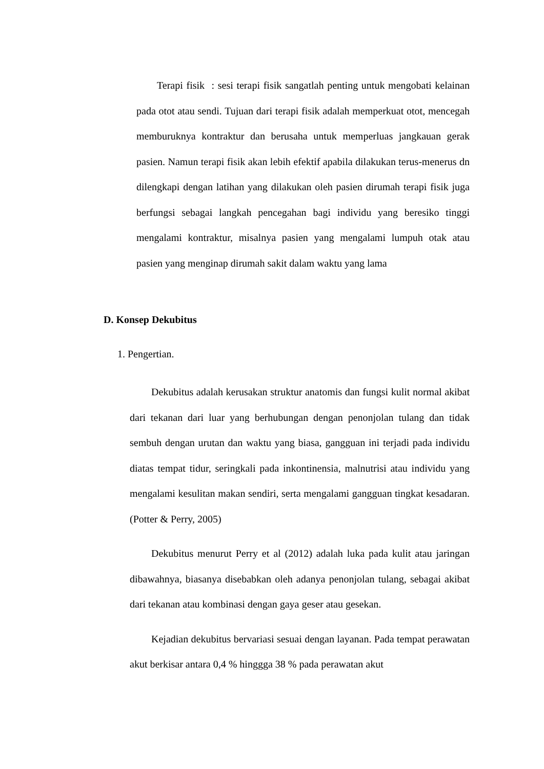Terapi fisik : sesi terapi fisik sangatlah penting untuk mengobati kelainan pada otot atau sendi. Tujuan dari terapi fisik adalah memperkuat otot, mencegah memburuknya kontraktur dan berusaha untuk memperluas jangkauan gerak pasien. Namun terapi fisik akan lebih efektif apabila dilakukan terus-menerus dn dilengkapi dengan latihan yang dilakukan oleh pasien dirumah terapi fisik juga berfungsi sebagai langkah pencegahan bagi individu yang beresiko tinggi mengalami kontraktur, misalnya pasien yang mengalami lumpuh otak atau pasien yang menginap dirumah sakit dalam waktu yang lama
D. Konsep Dekubitus
1. Pengertian.
Dekubitus adalah kerusakan struktur anatomis dan fungsi kulit normal akibat dari tekanan dari luar yang berhubungan dengan penonjolan tulang dan tidak sembuh dengan urutan dan waktu yang biasa, gangguan ini terjadi pada individu diatas tempat tidur, seringkali pada inkontinensia, malnutrisi atau individu yang mengalami kesulitan makan sendiri, serta mengalami gangguan tingkat kesadaran. (Potter & Perry, 2005)
Dekubitus menurut Perry et al (2012) adalah luka pada kulit atau jaringan dibawahnya, biasanya disebabkan oleh adanya penonjolan tulang, sebagai akibat dari tekanan atau kombinasi dengan gaya geser atau gesekan.
Kejadian dekubitus bervariasi sesuai dengan layanan. Pada tempat perawatan akut berkisar antara 0,4 % hinggga 38 % pada perawatan akut